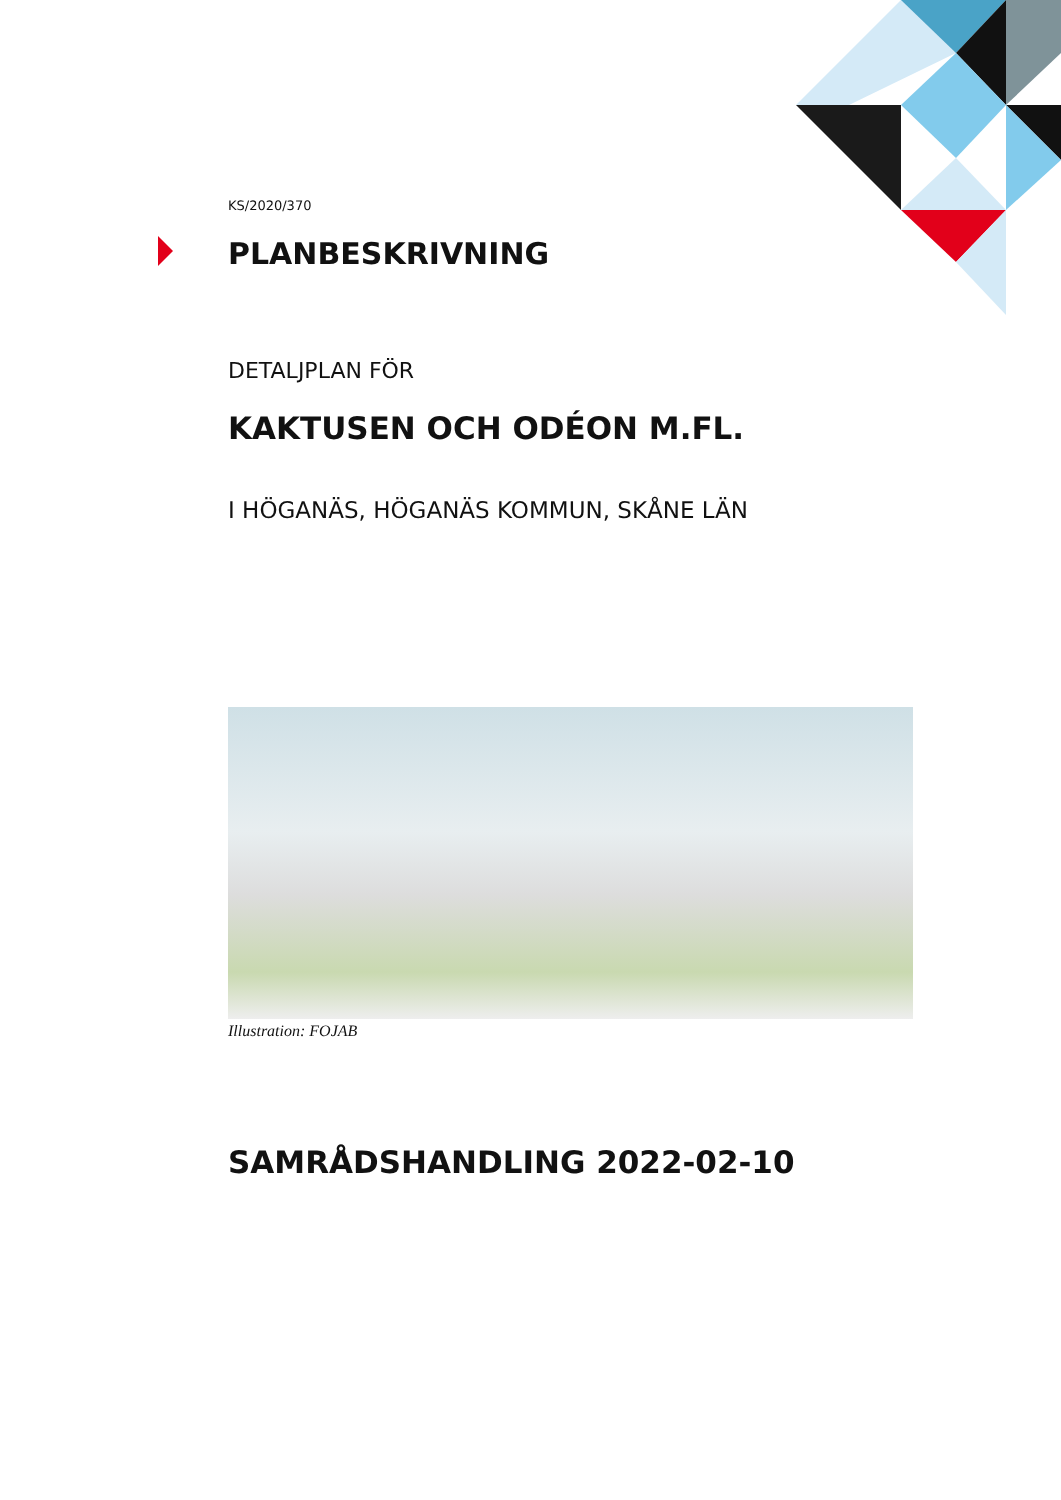KS/2020/370
PLANBESKRIVNING
DETALJPLAN FÖR
KAKTUSEN OCH ODÉON M.FL.
I HÖGANÄS, HÖGANÄS KOMMUN, SKÅNE LÄN
Illustration: FOJAB
SAMRÅDSHANDLING 2022-02-10